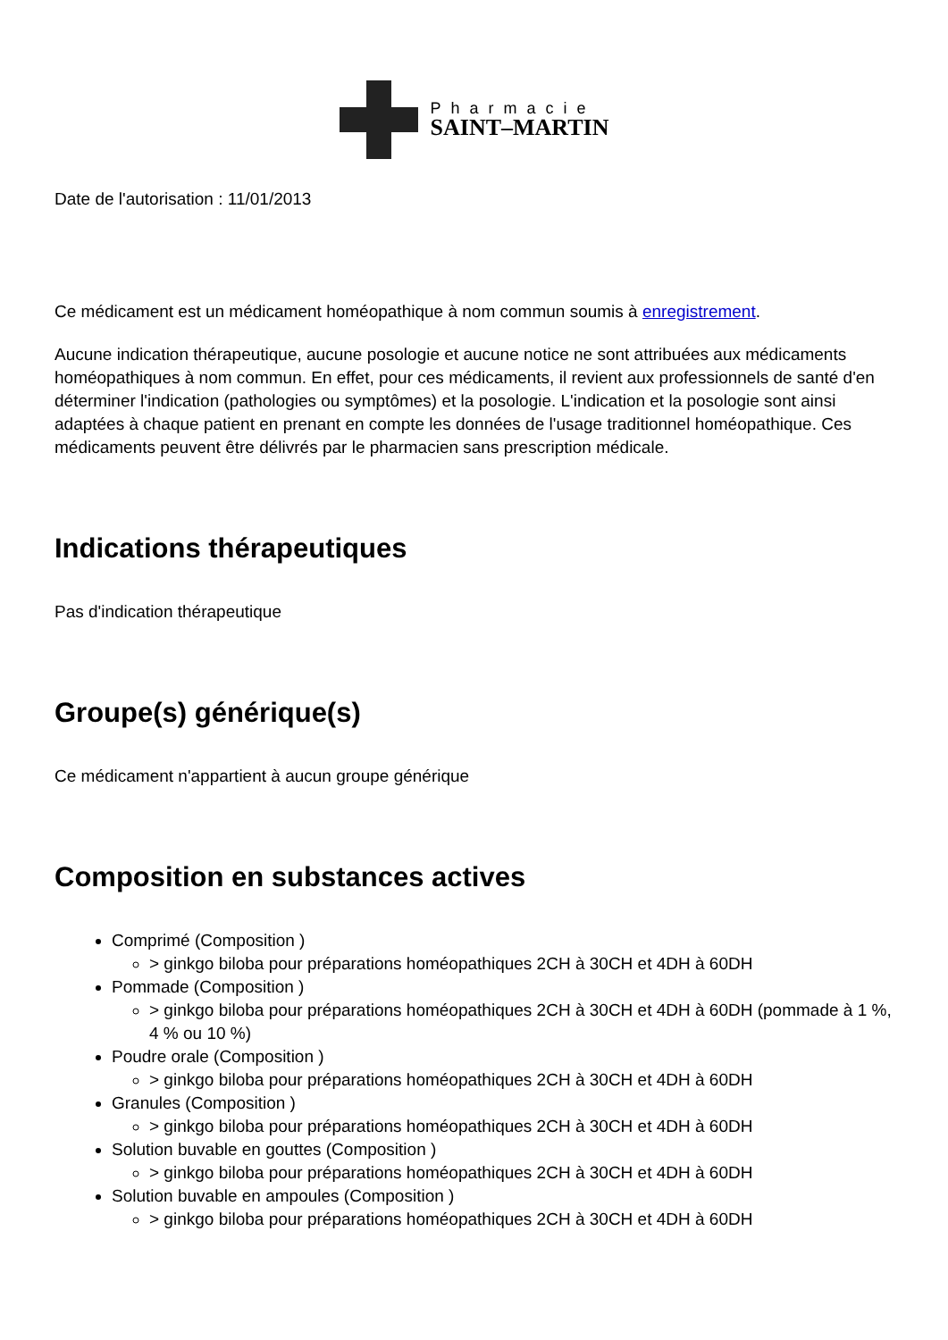Pharmacie
SAINT–MARTIN
Date de l'autorisation : 11/01/2013
Ce médicament est un médicament homéopathique à nom commun soumis à enregistrement.
Aucune indication thérapeutique, aucune posologie et aucune notice ne sont attribuées aux médicaments homéopathiques à nom commun. En effet, pour ces médicaments, il revient aux professionnels de santé d'en déterminer l'indication (pathologies ou symptômes) et la posologie. L'indication et la posologie sont ainsi adaptées à chaque patient en prenant en compte les données de l'usage traditionnel homéopathique. Ces médicaments peuvent être délivrés par le pharmacien sans prescription médicale.
Indications thérapeutiques
Pas d'indication thérapeutique
Groupe(s) générique(s)
Ce médicament n'appartient à aucun groupe générique
Composition en substances actives
Comprimé (Composition )
> ginkgo biloba pour préparations homéopathiques 2CH à 30CH et 4DH à 60DH
Pommade (Composition )
> ginkgo biloba pour préparations homéopathiques 2CH à 30CH et 4DH à 60DH (pommade à 1 %, 4 % ou 10 %)
Poudre orale (Composition )
> ginkgo biloba pour préparations homéopathiques 2CH à 30CH et 4DH à 60DH
Granules (Composition )
> ginkgo biloba pour préparations homéopathiques 2CH à 30CH et 4DH à 60DH
Solution buvable en gouttes (Composition )
> ginkgo biloba pour préparations homéopathiques 2CH à 30CH et 4DH à 60DH
Solution buvable en ampoules (Composition )
> ginkgo biloba pour préparations homéopathiques 2CH à 30CH et 4DH à 60DH